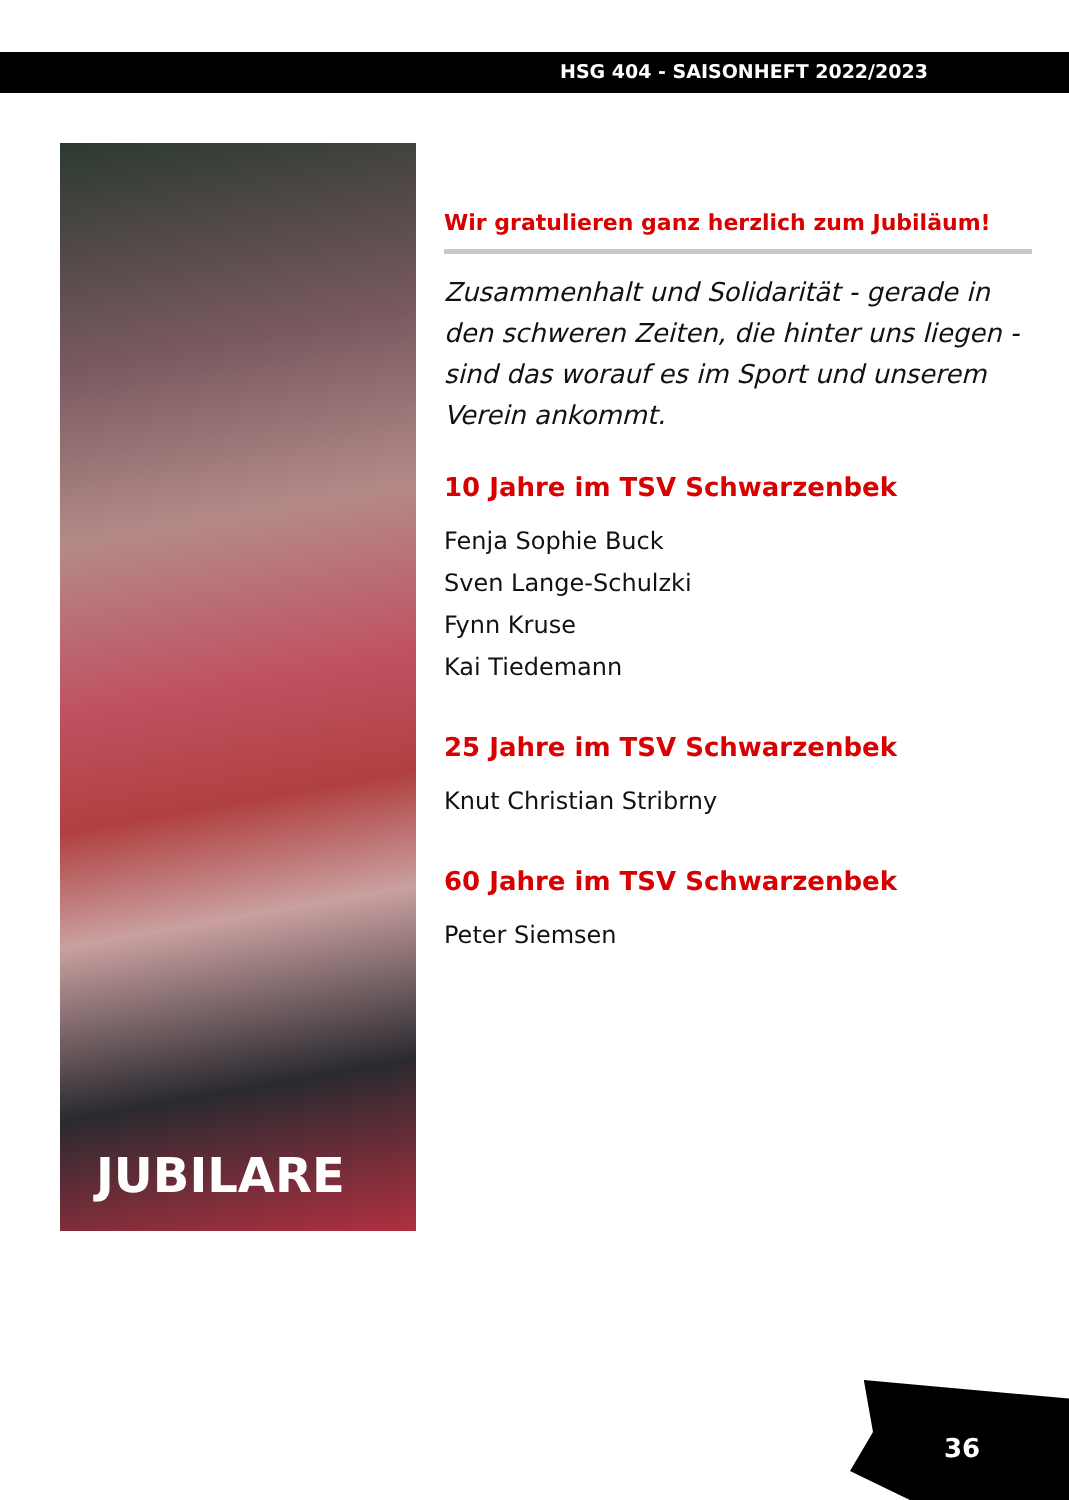HSG 404 - SAISONHEFT 2022/2023
JUBILARE
Wir gratulieren ganz herzlich zum Jubiläum!
Zusammenhalt und Solidarität - gerade in den schweren Zeiten, die hinter uns liegen - sind das worauf es im Sport und unserem Verein ankommt.
10 Jahre im TSV Schwarzenbek
Fenja Sophie Buck
Sven Lange-Schulzki
Fynn Kruse
Kai Tiedemann
25 Jahre im TSV Schwarzenbek
Knut Christian Stribrny
60 Jahre im TSV Schwarzenbek
Peter Siemsen
36